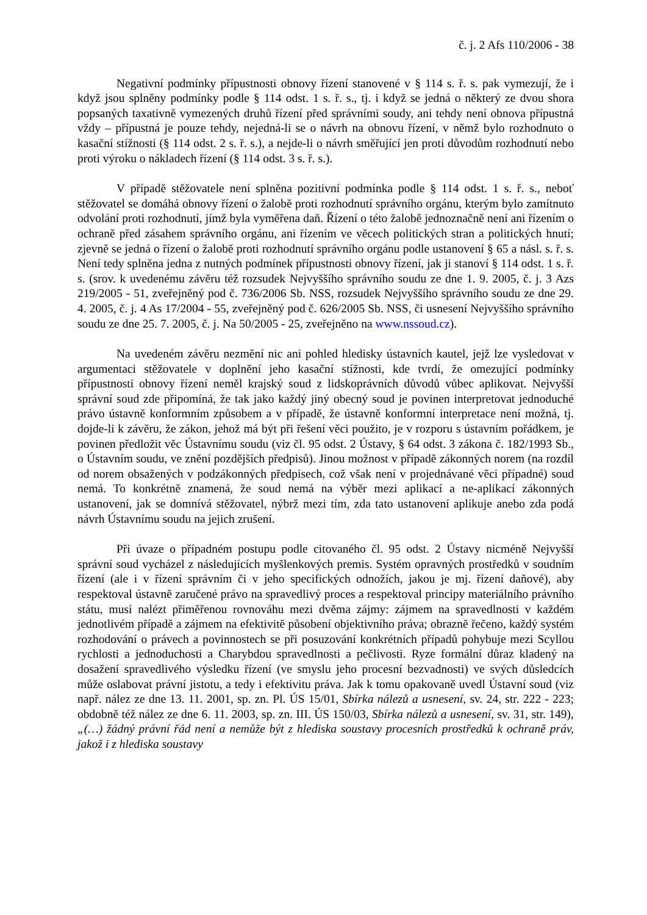č. j. 2 Afs 110/2006 - 38
Negativní podmínky přípustnosti obnovy řízení stanovené v § 114 s. ř. s. pak vymezují, že i když jsou splněny podmínky podle § 114 odst. 1 s. ř. s., tj. i když se jedná o některý ze dvou shora popsaných taxativně vymezených druhů řízení před správními soudy, ani tehdy není obnova přípustná vždy – přípustná je pouze tehdy, nejedná-li se o návrh na obnovu řízení, v němž bylo rozhodnuto o kasační stížnosti (§ 114 odst. 2 s. ř. s.), a nejde-li o návrh směřující jen proti důvodům rozhodnutí nebo proti výroku o nákladech řízení (§ 114 odst. 3 s. ř. s.).
V případě stěžovatele není splněna pozitivní podmínka podle § 114 odst. 1 s. ř. s., neboť stěžovatel se domáhá obnovy řízení o žalobě proti rozhodnutí správního orgánu, kterým bylo zamítnuto odvolání proti rozhodnutí, jímž byla vyměřena daň. Řízení o této žalobě jednoznačně není ani řízením o ochraně před zásahem správního orgánu, ani řízením ve věcech politických stran a politických hnutí; zjevně se jedná o řízení o žalobě proti rozhodnutí správního orgánu podle ustanovení § 65 a násl. s. ř. s. Není tedy splněna jedna z nutných podmínek přípustnosti obnovy řízení, jak ji stanoví § 114 odst. 1 s. ř. s. (srov. k uvedenému závěru též rozsudek Nejvyššího správního soudu ze dne 1. 9. 2005, č. j. 3 Azs 219/2005 - 51, zveřejněný pod č. 736/2006 Sb. NSS, rozsudek Nejvyššího správního soudu ze dne 29. 4. 2005, č. j. 4 As 17/2004 - 55, zveřejněný pod č. 626/2005 Sb. NSS, či usnesení Nejvyššího správního soudu ze dne 25. 7. 2005, č. j. Na 50/2005 - 25, zveřejněno na www.nssoud.cz).
Na uvedeném závěru nezmění nic ani pohled hledisky ústavních kautel, jejž lze vysledovat v argumentaci stěžovatele v doplnění jeho kasační stížnosti, kde tvrdí, že omezující podmínky přípustnosti obnovy řízení neměl krajský soud z lidskoprávních důvodů vůbec aplikovat. Nejvyšší správní soud zde připomíná, že tak jako každý jiný obecný soud je povinen interpretovat jednoduché právo ústavně konformním způsobem a v případě, že ústavně konformní interpretace není možná, tj. dojde-li k závěru, že zákon, jehož má být při řešení věci použito, je v rozporu s ústavním pořádkem, je povinen předložit věc Ústavnímu soudu (viz čl. 95 odst. 2 Ústavy, § 64 odst. 3 zákona č. 182/1993 Sb., o Ústavním soudu, ve znění pozdějších předpisů). Jinou možnost v případě zákonných norem (na rozdíl od norem obsažených v podzákonných předpisech, což však není v projednávané věci případné) soud nemá. To konkrétně znamená, že soud nemá na výběr mezi aplikací a ne-aplikací zákonných ustanovení, jak se domnívá stěžovatel, nýbrž mezi tím, zda tato ustanovení aplikuje anebo zda podá návrh Ústavnímu soudu na jejich zrušení.
Při úvaze o případném postupu podle citovaného čl. 95 odst. 2 Ústavy nicméně Nejvyšší správní soud vycházel z následujících myšlenkových premis. Systém opravných prostředků v soudním řízení (ale i v řízení správním či v jeho specifických odnožích, jakou je mj. řízení daňové), aby respektoval ústavně zaručené právo na spravedlivý proces a respektoval principy materiálního právního státu, musí nalézt přiměřenou rovnováhu mezi dvěma zájmy: zájmem na spravedlnosti v každém jednotlivém případě a zájmem na efektivitě působení objektivního práva; obrazně řečeno, každý systém rozhodování o právech a povinnostech se při posuzování konkrétních případů pohybuje mezi Scyllou rychlosti a jednoduchosti a Charybdou spravedlnosti a pečlivosti. Ryze formální důraz kladený na dosažení spravedlivého výsledku řízení (ve smyslu jeho procesní bezvadnosti) ve svých důsledcích může oslabovat právní jistotu, a tedy i efektivitu práva. Jak k tomu opakovaně uvedl Ústavní soud (viz např. nález ze dne 13. 11. 2001, sp. zn. Pl. ÚS 15/01, Sbírka nálezů a usnesení, sv. 24, str. 222 - 223; obdobně též nález ze dne 6. 11. 2003, sp. zn. III. ÚS 150/03, Sbírka nálezů a usnesení, sv. 31, str. 149), „(…) žádný právní řád není a nemůže být z hlediska soustavy procesních prostředků k ochraně práv, jakož i z hlediska soustavy